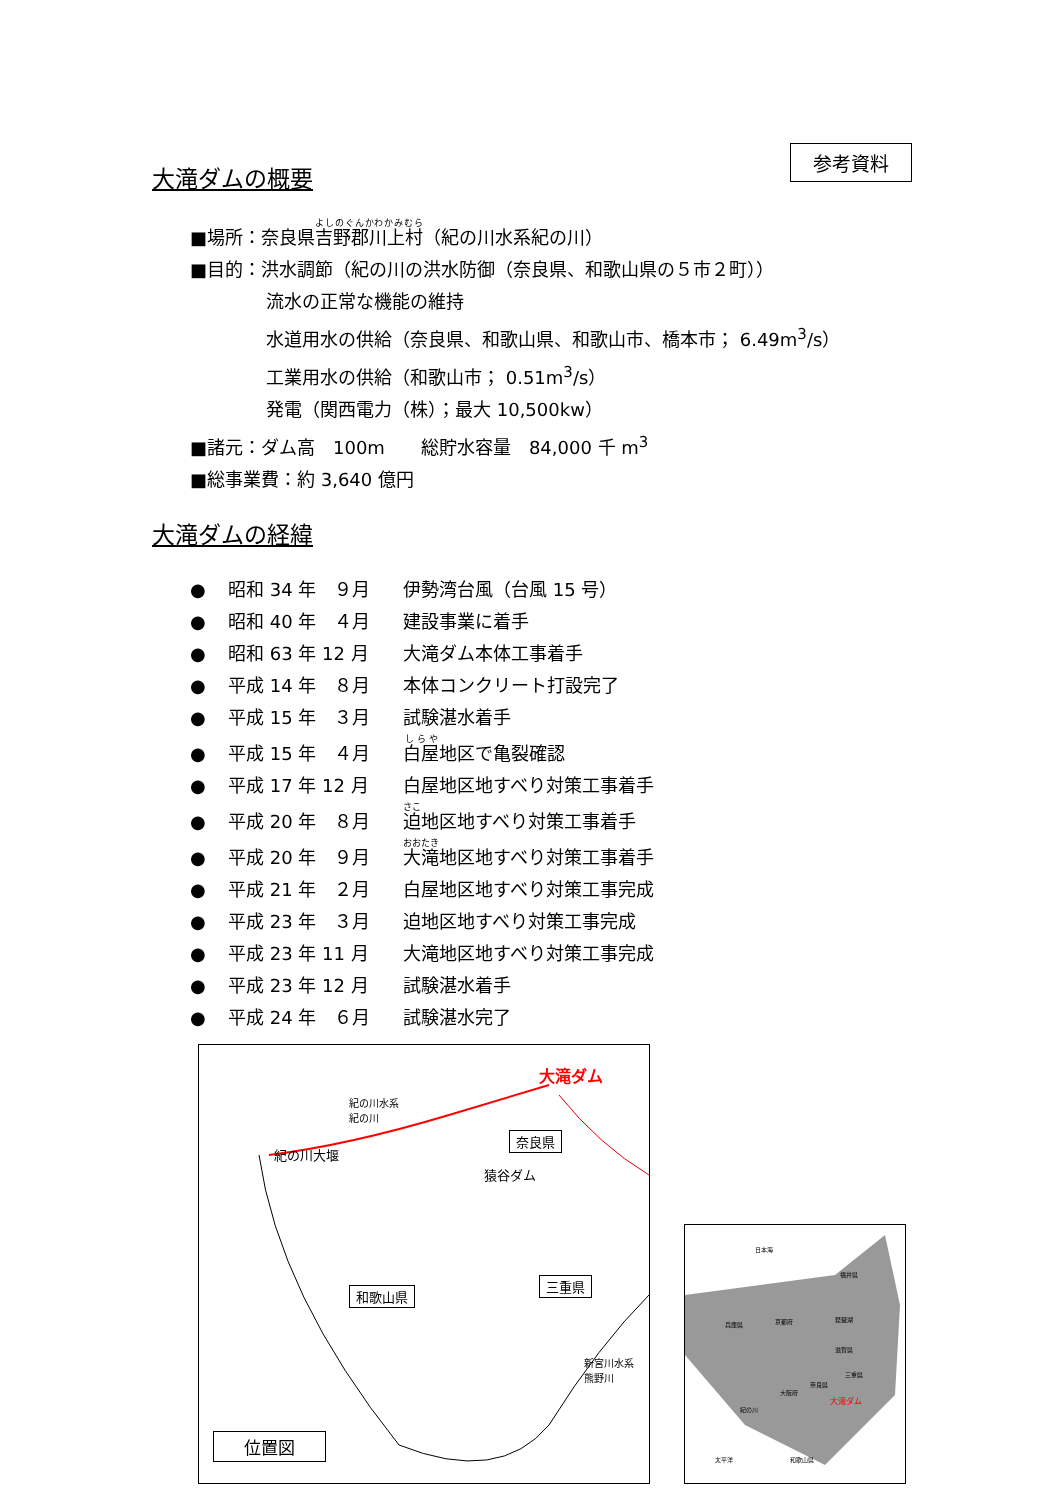参考資料
大滝ダムの概要
■場所：奈良県吉野郡川上村（紀の川水系紀の川）
■目的：洪水調節（紀の川の洪水防御（奈良県、和歌山県の５市２町））
流水の正常な機能の維持
水道用水の供給（奈良県、和歌山県、和歌山市、橋本市； 6.49m<sup>3</sup>/s）
工業用水の供給（和歌山市； 0.51m<sup>3</sup>/s）
発電（関西電力（株）；最大 10,500kw）
■諸元：ダム高　100m　　総貯水容量　84,000 千 m<sup>3</sup>
■総事業費：約 3,640 億円
大滝ダムの経緯
● 昭和 34 年　９月 伊勢湾台風（台風 15 号）
● 昭和 40 年　４月 建設事業に着手
● 昭和 63 年 12 月 大滝ダム本体工事着手
● 平成 14 年　８月 本体コンクリート打設完了
● 平成 15 年　３月 試験湛水着手
● 平成 15 年　４月 白屋地区で亀裂確認
● 平成 17 年 12 月 白屋地区地すべり対策工事着手
● 平成 20 年　８月 迫地区地すべり対策工事着手
● 平成 20 年　９月 大滝地区地すべり対策工事着手
● 平成 21 年　２月 白屋地区地すべり対策工事完成
● 平成 23 年　３月 迫地区地すべり対策工事完成
● 平成 23 年 11 月 大滝地区地すべり対策工事完成
● 平成 23 年 12 月 試験湛水着手
● 平成 24 年　６月 試験湛水完了
大滝ダム
紀の川水系
紀の川
奈良県
紀の川大堰
猿谷ダム
三重県
和歌山県
新宮川水系
熊野川
位置図
日本海
福井県
京都府 琵琶湖
兵庫県
滋賀県
三重県
奈良県
大阪府
大滝ダム
紀の川
太平洋 和歌山県